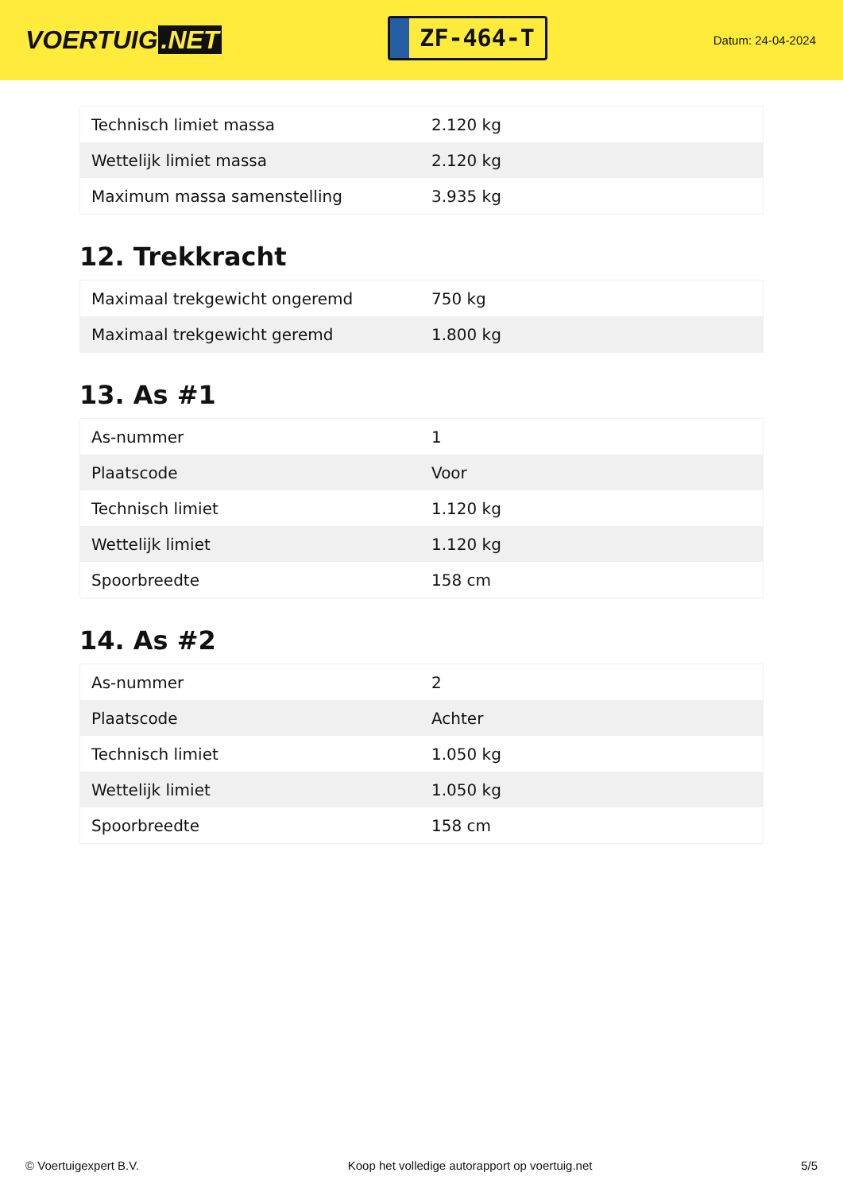VOERTUIG.NET
ZF-464-T
Datum: 24-04-2024
| Technisch limiet massa | 2.120 kg |
| Wettelijk limiet massa | 2.120 kg |
| Maximum massa samenstelling | 3.935 kg |
12. Trekkracht
| Maximaal trekgewicht ongeremd | 750 kg |
| Maximaal trekgewicht geremd | 1.800 kg |
13. As #1
| As-nummer | 1 |
| Plaatscode | Voor |
| Technisch limiet | 1.120 kg |
| Wettelijk limiet | 1.120 kg |
| Spoorbreedte | 158 cm |
14. As #2
| As-nummer | 2 |
| Plaatscode | Achter |
| Technisch limiet | 1.050 kg |
| Wettelijk limiet | 1.050 kg |
| Spoorbreedte | 158 cm |
© Voertuigexpert B.V. Koop het volledige autorapport op voertuig.net 5/5